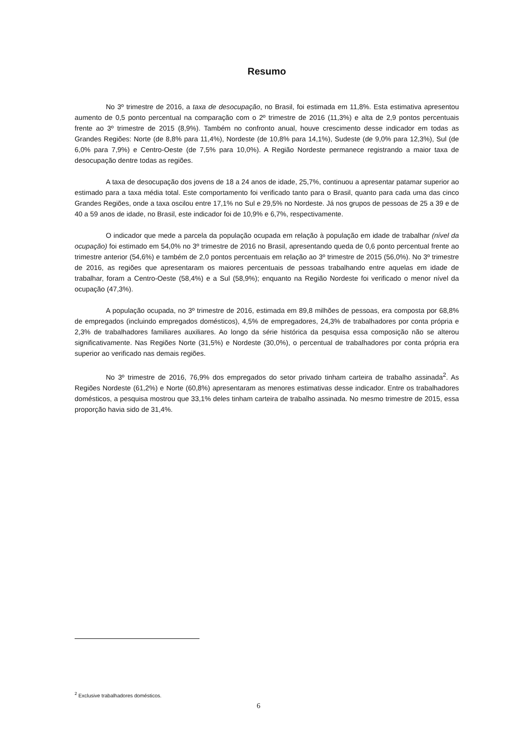Resumo
No 3º trimestre de 2016, a taxa de desocupação, no Brasil, foi estimada em 11,8%. Esta estimativa apresentou aumento de 0,5 ponto percentual na comparação com o 2º trimestre de 2016 (11,3%) e alta de 2,9 pontos percentuais frente ao 3º trimestre de 2015 (8,9%). Também no confronto anual, houve crescimento desse indicador em todas as Grandes Regiões: Norte (de 8,8% para 11,4%), Nordeste (de 10,8% para 14,1%), Sudeste (de 9,0% para 12,3%), Sul (de 6,0% para 7,9%) e Centro-Oeste (de 7,5% para 10,0%). A Região Nordeste permanece registrando a maior taxa de desocupação dentre todas as regiões.
A taxa de desocupação dos jovens de 18 a 24 anos de idade, 25,7%, continuou a apresentar patamar superior ao estimado para a taxa média total. Este comportamento foi verificado tanto para o Brasil, quanto para cada uma das cinco Grandes Regiões, onde a taxa oscilou entre 17,1% no Sul e 29,5% no Nordeste. Já nos grupos de pessoas de 25 a 39 e de 40 a 59 anos de idade, no Brasil, este indicador foi de 10,9% e 6,7%, respectivamente.
O indicador que mede a parcela da população ocupada em relação à população em idade de trabalhar (nível da ocupação) foi estimado em 54,0% no 3º trimestre de 2016 no Brasil, apresentando queda de 0,6 ponto percentual frente ao trimestre anterior (54,6%) e também de 2,0 pontos percentuais em relação ao 3º trimestre de 2015 (56,0%). No 3º trimestre de 2016, as regiões que apresentaram os maiores percentuais de pessoas trabalhando entre aquelas em idade de trabalhar, foram a Centro-Oeste (58,4%) e a Sul (58,9%); enquanto na Região Nordeste foi verificado o menor nível da ocupação (47,3%).
A população ocupada, no 3º trimestre de 2016, estimada em 89,8 milhões de pessoas, era composta por 68,8% de empregados (incluindo empregados domésticos), 4,5% de empregadores, 24,3% de trabalhadores por conta própria e 2,3% de trabalhadores familiares auxiliares. Ao longo da série histórica da pesquisa essa composição não se alterou significativamente. Nas Regiões Norte (31,5%) e Nordeste (30,0%), o percentual de trabalhadores por conta própria era superior ao verificado nas demais regiões.
No 3º trimestre de 2016, 76,9% dos empregados do setor privado tinham carteira de trabalho assinada<sup>2</sup>. As Regiões Nordeste (61,2%) e Norte (60,8%) apresentaram as menores estimativas desse indicador. Entre os trabalhadores domésticos, a pesquisa mostrou que 33,1% deles tinham carteira de trabalho assinada. No mesmo trimestre de 2015, essa proporção havia sido de 31,4%.
<sup>2</sup> Exclusive trabalhadores domésticos.
6